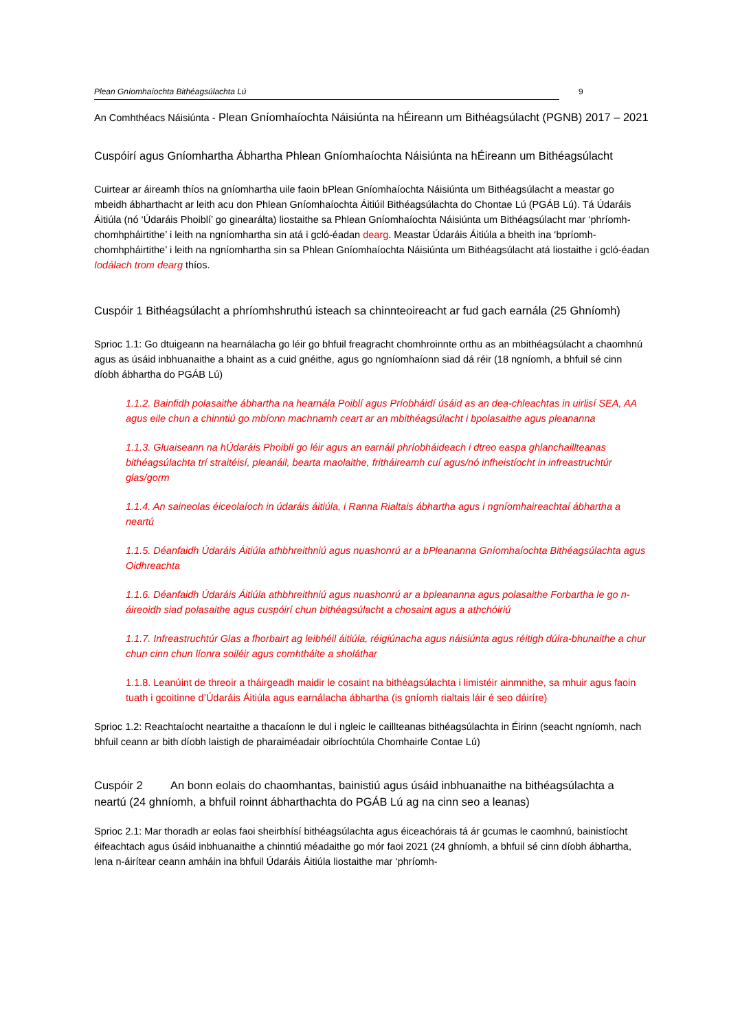Plean Gníomhaíochta Bithéagsúlachta Lú 9
An Comhthéacs Náisiúnta - Plean Gníomhaíochta Náisiúnta na hÉireann um Bithéagsúlacht (PGNB) 2017 – 2021
Cuspóirí agus Gníomhartha Ábhartha Phlean Gníomhaíochta Náisiúnta na hÉireann um Bithéagsúlacht
Cuirtear ar áireamh thíos na gníomhartha uile faoin bPlean Gníomhaíochta Náisiúnta um Bithéagsúlacht a meastar go mbeidh ábharthacht ar leith acu don Phlean Gníomhaíochta Áitiúil Bithéagsúlachta do Chontae Lú (PGÁB Lú). Tá Údaráis Áitiúla (nó ‘Údaráis Phoiblí’ go ginearálta) liostaithe sa Phlean Gníomhaíochta Náisiúnta um Bithéagsúlacht mar ‘phríomh-chomhpháirtithe’ i leith na ngníomhartha sin atá i gcló-éadan dearg. Meastar Údaráis Áitiúla a bheith ina ‘bpríomh-chomhpháirtithe’ i leith na ngníomhartha sin sa Phlean Gníomhaíochta Náisiúnta um Bithéagsúlacht atá liostaithe i gcló-éadan Iodálach trom dearg thíos.
Cuspóir 1 Bithéagsúlacht a phríomhshruthú isteach sa chinnteoireacht ar fud gach earnála (25 Ghníomh)
Sprioc 1.1: Go dtuigeann na hearnálacha go léir go bhfuil freagracht chomhroinnte orthu as an mbithéagsúlacht a chaomhnú agus as úsáid inbhuanaithe a bhaint as a cuid gnéithe, agus go ngníomhaíonn siad dá réir (18 ngníomh, a bhfuil sé cinn díobh ábhartha do PGÁB Lú)
1.1.2. Bainfidh polasaithe ábhartha na hearnála Poiblí agus Príobháidí úsáid as an dea-chleachtas in uirlisí SEA, AA agus eile chun a chinntiú go mbíonn machnamh ceart ar an mbithéagsúlacht i bpolasaithe agus pleananna
1.1.3. Gluaiseann na hÚdaráis Phoiblí go léir agus an earnáil phríobháideach i dtreo easpa ghlanchaillteanas bithéagsúlachta trí straitéisí, pleanáil, bearta maolaithe, fritháireamh cuí agus/nó infheistíocht in infreastruchtúr glas/gorm
1.1.4. An saineolas éiceolaíoch in údaráis áitiúla, i Ranna Rialtais ábhartha agus i ngníomhaireachtaí ábhartha a neartú
1.1.5. Déanfaidh Údaráis Áitiúla athbhreithniú agus nuashonrú ar a bPleananna Gníomhaíochta Bithéagsúlachta agus Oidhreachta
1.1.6. Déanfaidh Údaráis Áitiúla athbhreithniú agus nuashonrú ar a bpleananna agus polasaithe Forbartha le go n-áireoidh siad polasaithe agus cuspóirí chun bithéagsúlacht a chosaint agus a athchóiriú
1.1.7. Infreastruchtúr Glas a fhorbairt ag leibhéil áitiúla, réigiúnacha agus náisiúnta agus réitigh dúlra-bhunaithe a chur chun cinn chun líonra soiléir agus comhtháite a sholáthar
1.1.8. Leanúint de threoir a tháirgeadh maidir le cosaint na bithéagsúlachta i limistéir ainmnithe, sa mhuir agus faoin tuath i gcoitinne d’Údaráis Áitiúla agus earnálacha ábhartha (is gníomh rialtais láir é seo dáiríre)
Sprioc 1.2: Reachtaíocht neartaithe a thacaíonn le dul i ngleic le caillteanas bithéagsúlachta in Éirinn (seacht ngníomh, nach bhfuil ceann ar bith díobh laistigh de pharaiméadair oibríochtúla Chomhairle Contae Lú)
Cuspóir 2 An bonn eolais do chaomhantas, bainistiú agus úsáid inbhuanaithe na bithéagsúlachta a neartú (24 ghníomh, a bhfuil roinnt ábharthachta do PGÁB Lú ag na cinn seo a leanas)
Sprioc 2.1: Mar thoradh ar eolas faoi sheirbhísí bithéagsúlachta agus éiceachórais tá ár gcumas le caomhnú, bainistíocht éifeachtach agus úsáid inbhuanaithe a chinntiú méadaithe go mór faoi 2021 (24 ghníomh, a bhfuil sé cinn díobh ábhartha, lena n-áirítear ceann amháin ina bhfuil Údaráis Áitiúla liostaithe mar ‘phríomh-